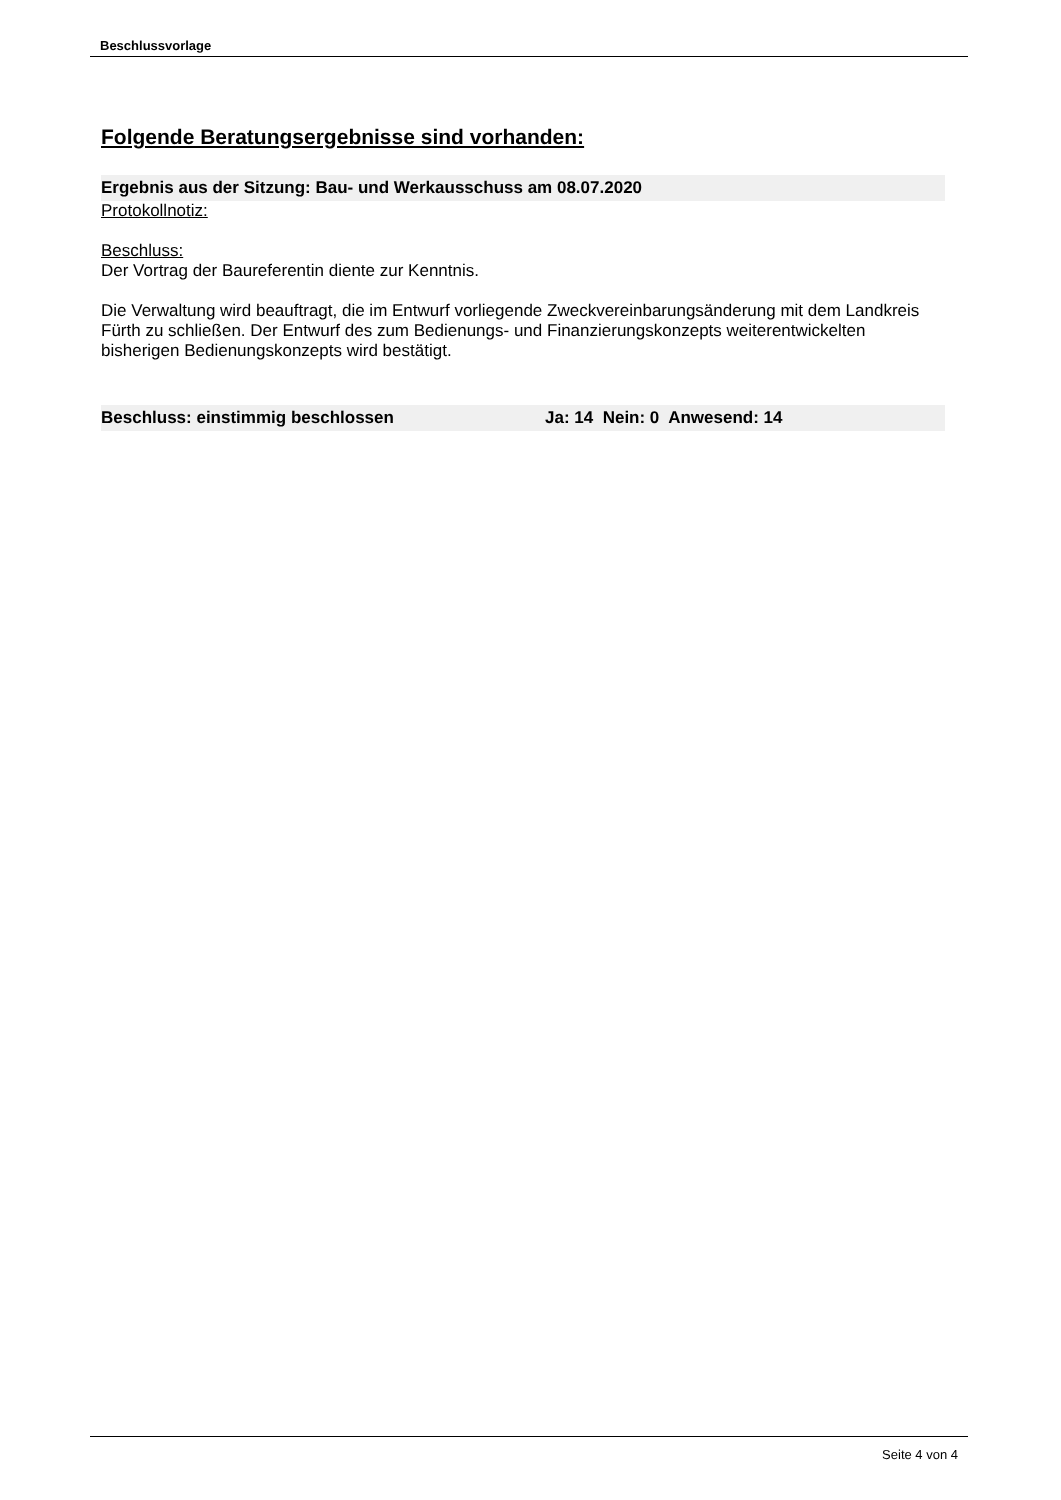Beschlussvorlage
Folgende Beratungsergebnisse sind vorhanden:
Ergebnis aus der Sitzung: Bau- und Werkausschuss am 08.07.2020
Protokollnotiz:
Beschluss:
Der Vortrag der Baureferentin diente zur Kenntnis.
Die Verwaltung wird beauftragt, die im Entwurf vorliegende Zweckvereinbarungsänderung mit dem Landkreis Fürth zu schließen. Der Entwurf des zum Bedienungs- und Finanzierungskonzepts weiterentwickelten bisherigen Bedienungskonzepts wird bestätigt.
Beschluss: einstimmig beschlossen Ja: 14 Nein: 0 Anwesend: 14
Seite 4 von 4